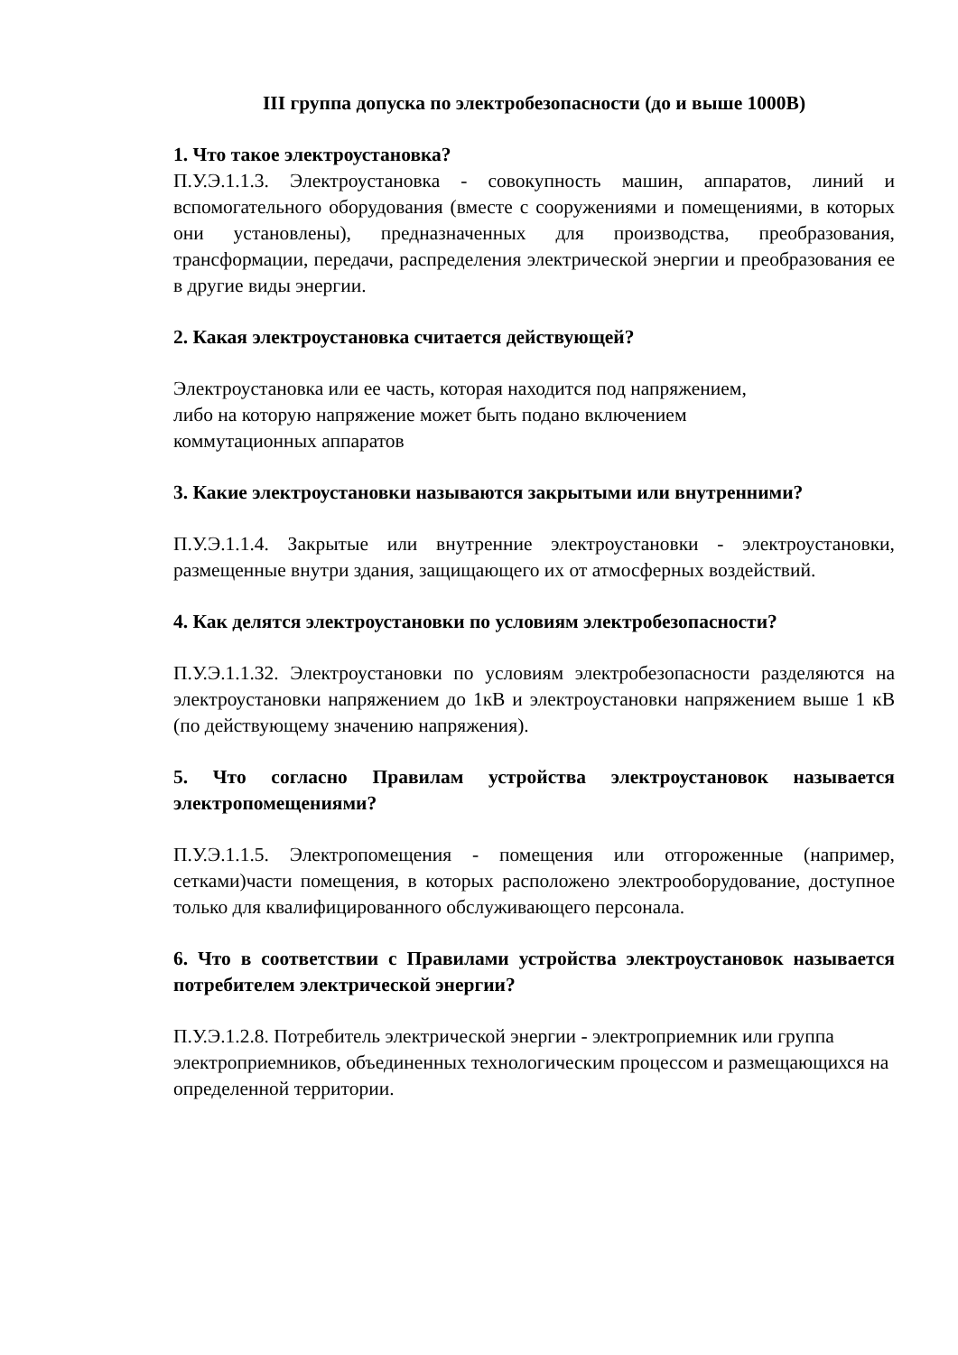III группа допуска по электробезопасности (до и выше 1000В)
1. Что такое электроустановка?
П.У.Э.1.1.3. Электроустановка - совокупность машин, аппаратов, линий и вспомогательного оборудования (вместе с сооружениями и помещениями, в которых они установлены), предназначенных для производства, преобразования, трансформации, передачи, распределения электрической энергии и преобразования ее в другие виды энергии.
2. Какая электроустановка считается действующей?
Электроустановка или ее часть, которая находится под напряжением,
либо на которую напряжение может быть подано включением
коммутационных аппаратов
3. Какие электроустановки называются закрытыми или внутренними?
П.У.Э.1.1.4. Закрытые или внутренние электроустановки - электроустановки, размещенные внутри здания, защищающего их от атмосферных воздействий.
4. Как делятся электроустановки по условиям электробезопасности?
П.У.Э.1.1.32. Электроустановки по условиям электробезопасности разделяются на электроустановки напряжением до 1кВ и электроустановки напряжением выше 1 кВ (по действующему значению напряжения).
5. Что согласно Правилам устройства электроустановок называется электропомещениями?
П.У.Э.1.1.5. Электропомещения - помещения или отгороженные (например, сетками)части помещения, в которых расположено электрооборудование, доступное только для квалифицированного обслуживающего персонала.
6. Что в соответствии с Правилами устройства электроустановок называется потребителем электрической энергии?
П.У.Э.1.2.8. Потребитель электрической энергии - электроприемник или группа электроприемников, объединенных технологическим процессом и размещающихся на определенной территории.